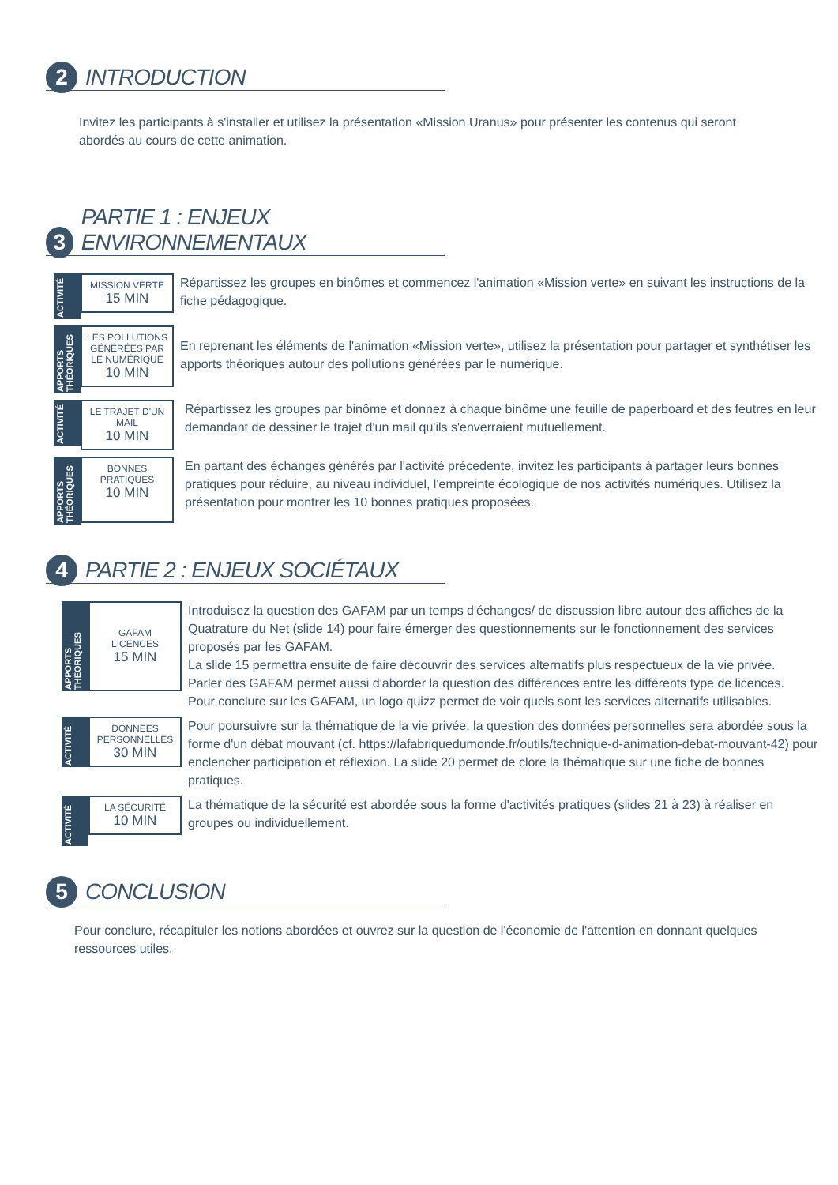2
INTRODUCTION
Invitez les participants à s'installer et utilisez la présentation «Mission Uranus» pour présenter les contenus qui seront abordés au cours de cette animation.
3
PARTIE 1 : ENJEUX ENVIRONNEMENTAUX
ACTIVITÉ
MISSION VERTE
15 MIN
Répartissez les groupes en binômes et commencez l'animation «Mission verte» en suivant les instructions de la fiche pédagogique.
APPORTS THÉORIQUES
LES POLLUTIONS GÉNÉRÉES PAR LE NUMÉRIQUE
10 MIN
En reprenant les éléments de l'animation «Mission verte», utilisez la présentation pour partager et synthétiser les apports théoriques autour des pollutions générées par le numérique.
ACTIVITÉ
LE TRAJET D'UN MAIL
10 MIN
Répartissez les groupes par binôme et donnez à chaque binôme une feuille de paperboard et des feutres en leur demandant de dessiner le trajet d'un mail qu'ils s'enverraient mutuellement.
APPORTS THÉORIQUES
BONNES PRATIQUES
10 MIN
En partant des échanges générés par l'activité précedente, invitez les participants à partager leurs bonnes pratiques pour réduire, au niveau individuel, l'empreinte écologique de nos activités numériques. Utilisez la présentation pour montrer les 10 bonnes pratiques proposées.
4
PARTIE 2 : ENJEUX SOCIÉTAUX
APPORTS THÉORIQUES
GAFAM
LICENCES
15 MIN
Introduisez la question des GAFAM par un temps d'échanges/ de discussion libre autour des affiches de la Quatrature du Net (slide 14) pour faire émerger des questionnements sur le fonctionnement des services proposés par les GAFAM.
La slide 15 permettra ensuite de faire découvrir des services alternatifs plus respectueux de la vie privée.
Parler des GAFAM permet aussi d'aborder la question des différences entre les différents type de licences.
Pour conclure sur les GAFAM, un logo quizz permet de voir quels sont les services alternatifs utilisables.
ACTIVITÉ
DONNEES PERSONNELLES
30 MIN
Pour poursuivre sur la thématique de la vie privée, la question des données personnelles sera abordée sous la forme d'un débat mouvant (cf. https://lafabriquedumonde.fr/outils/technique-d-animation-debat-mouvant-42) pour enclencher participation et réflexion. La slide 20 permet de clore la thématique sur une fiche de bonnes pratiques.
ACTIVITÉ
LA SÉCURITÉ
10 MIN
La thématique de la sécurité est abordée sous la forme d'activités pratiques (slides 21 à 23) à réaliser en groupes ou individuellement.
5
CONCLUSION
Pour conclure, récapituler les notions abordées et ouvrez sur la question de l'économie de l'attention en donnant quelques ressources utiles.